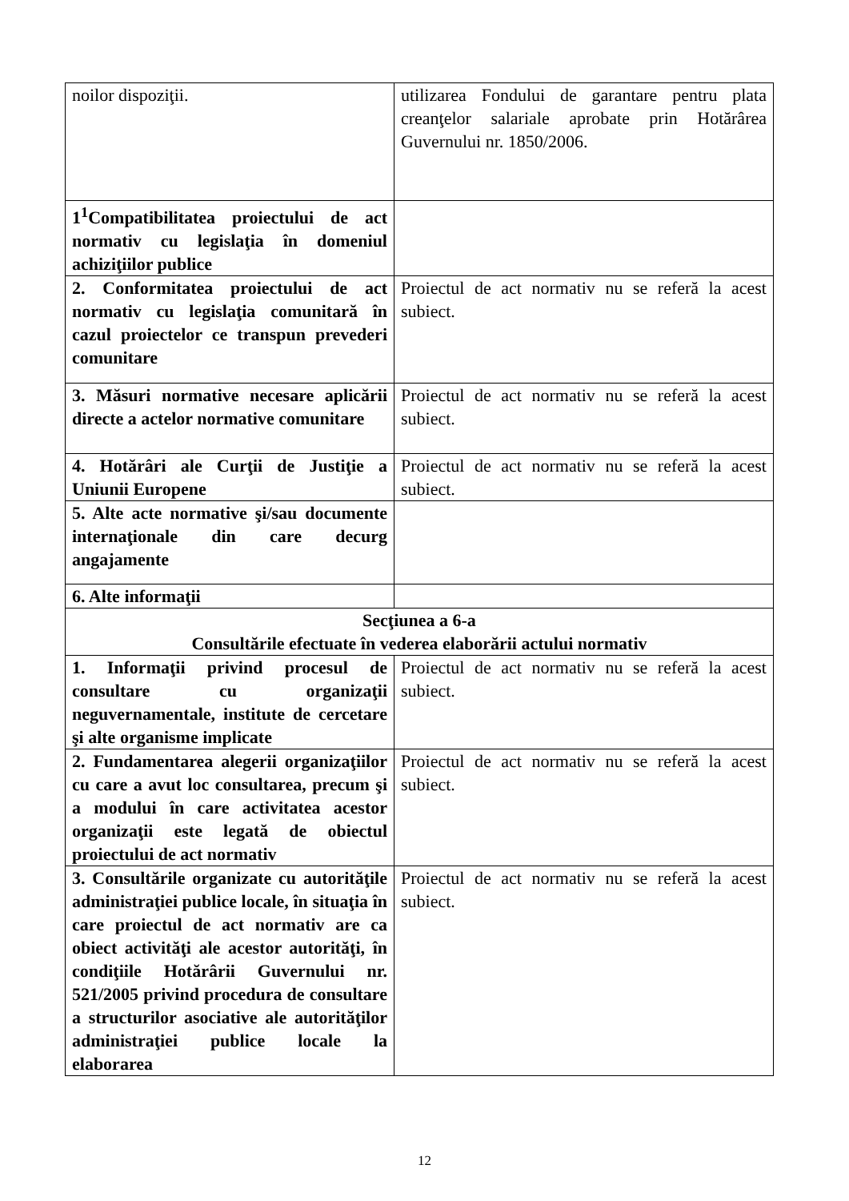| noilor dispoziţii. | utilizarea Fondului de garantare pentru plata creanţelor salariale aprobate prin Hotărârea Guvernului nr. 1850/2006. |
| 1<sup>1</sup>Compatibilitatea proiectului de act normativ cu legislaţia în domeniul achiziţiilor publice | |
| 2. Conformitatea proiectului de act normativ cu legislaţia comunitară în cazul proiectelor ce transpun prevederi comunitare | Proiectul de act normativ nu se referă la acest subiect. |
| 3. Măsuri normative necesare aplicării directe a actelor normative comunitare | Proiectul de act normativ nu se referă la acest subiect. |
| 4. Hotărâri ale Curţii de Justiţie a Uniunii Europene | Proiectul de act normativ nu se referă la acest subiect. |
| 5. Alte acte normative şi/sau documente internaţionale din care decurg angajamente | |
| 6. Alte informaţii | |
| Secţiunea a 6-a Consultările efectuate în vederea elaborării actului normativ | |
| 1. Informaţii privind procesul de consultare cu organizaţii neguvernamentale, institute de cercetare şi alte organisme implicate | Proiectul de act normativ nu se referă la acest subiect. |
| 2. Fundamentarea alegerii organizaţiilor cu care a avut loc consultarea, precum şi a modului în care activitatea acestor organizaţii este legată de obiectul proiectului de act normativ | Proiectul de act normativ nu se referă la acest subiect. |
| 3. Consultările organizate cu autorităţile administraţiei publice locale, în situaţia în care proiectul de act normativ are ca obiect activităţi ale acestor autorităţi, în condiţiile Hotărârii Guvernului nr. 521/2005 privind procedura de consultare a structurilor asociative ale autorităţilor administraţiei publice locale la elaborarea | Proiectul de act normativ nu se referă la acest subiect. |
12